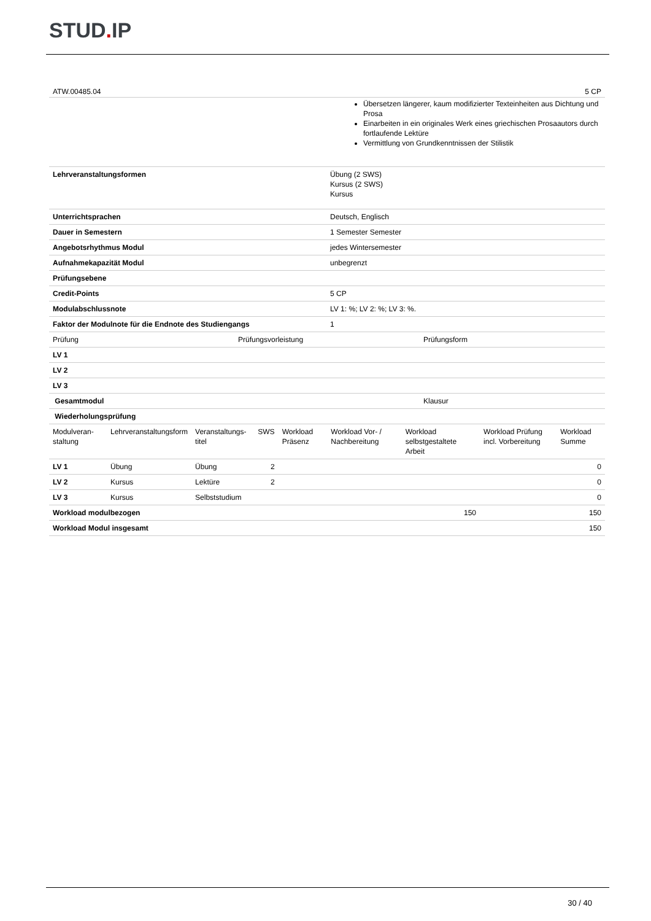STUD. IP
ATW.00485.04 5 CP
Übersetzen längerer, kaum modifizierter Texteinheiten aus Dichtung und Prosa
Einarbeiten in ein originales Werk eines griechischen Prosaautors durch fortlaufende Lektüre
Vermittlung von Grundkenntnissen der Stilistik
| Lehrveranstaltungsformen | Übung (2 SWS) Kursus (2 SWS) Kursus |
| Unterrichtsprachen | Deutsch, Englisch |
| Dauer in Semestern | 1 Semester Semester |
| Angebotsrhythmus Modul | jedes Wintersemester |
| Aufnahmekapazität Modul | unbegrenzt |
| Prüfungsebene | |
| Credit-Points | 5 CP |
| Modulabschlussnote | LV 1: %; LV 2: %; LV 3: %. |
| Faktor der Modulnote für die Endnote des Studiengangs | 1 |
| Prüfung | Prüfungsvorleistung | Prüfungsform |
| LV 1 | | |
| LV 2 | | |
| LV 3 | | |
| Gesamtmodul | | Klausur |
| Wiederholungsprüfung | | |
| Modulveran-staltung | Lehrveranstaltungsform | Veranstaltungs-titel | SWS | Workload Präsenz | Workload Vor- / Nachbereitung | Workload selbstgestaltete Arbeit | Workload Prüfung incl. Vorbereitung | Workload Summe |
| --- | --- | --- | --- | --- | --- | --- | --- | --- |
| LV 1 | Übung | Übung | 2 | | | | | 0 |
| LV 2 | Kursus | Lektüre | 2 | | | | | 0 |
| LV 3 | Kursus | Selbststudium | | | | | | 0 |
| Workload modulbezogen | | | | | | 150 | | 150 |
| Workload Modul insgesamt | | | | | | | | 150 |
30 / 40